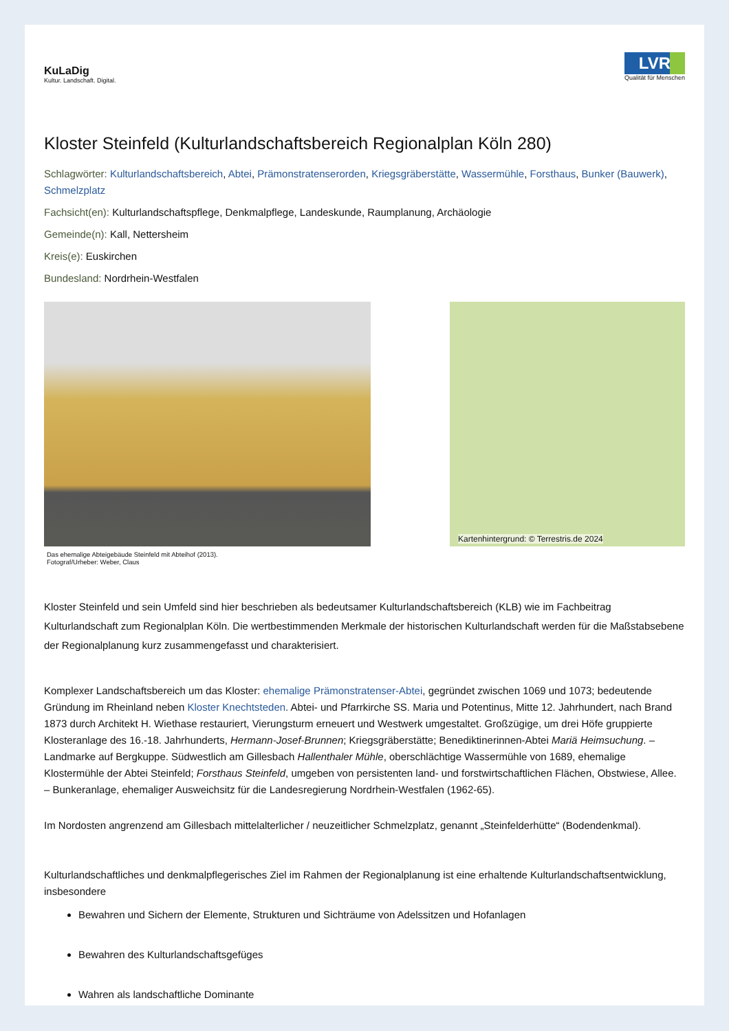KuLaDig
Kultur. Landschaft. Digital.
LVR
Qualität für Menschen
Kloster Steinfeld (Kulturlandschaftsbereich Regionalplan Köln 280)
Schlagwörter: Kulturlandschaftsbereich, Abtei, Prämonstratenserorden, Kriegsgräberstätte, Wassermühle, Forsthaus, Bunker (Bauwerk), Schmelzplatz
Fachsicht(en): Kulturlandschaftspflege, Denkmalpflege, Landeskunde, Raumplanung, Archäologie
Gemeinde(n): Kall, Nettersheim
Kreis(e): Euskirchen
Bundesland: Nordrhein-Westfalen
Das ehemalige Abteigebäude Steinfeld mit Abteihof (2013).
Fotograf/Urheber: Weber, Claus
Kartenhintergrund: © Terrestris.de 2024
Kloster Steinfeld und sein Umfeld sind hier beschrieben als bedeutsamer Kulturlandschaftsbereich (KLB) wie im Fachbeitrag Kulturlandschaft zum Regionalplan Köln. Die wertbestimmenden Merkmale der historischen Kulturlandschaft werden für die Maßstabsebene der Regionalplanung kurz zusammengefasst und charakterisiert.
Komplexer Landschaftsbereich um das Kloster: ehemalige Prämonstratenser-Abtei, gegründet zwischen 1069 und 1073; bedeutende Gründung im Rheinland neben Kloster Knechtsteden. Abtei- und Pfarrkirche SS. Maria und Potentinus, Mitte 12. Jahrhundert, nach Brand 1873 durch Architekt H. Wiethase restauriert, Vierungsturm erneuert und Westwerk umgestaltet. Großzügige, um drei Höfe gruppierte Klosteranlage des 16.-18. Jahrhunderts, Hermann-Josef-Brunnen; Kriegsgräberstätte; Benediktinerinnen-Abtei Mariä Heimsuchung. – Landmarke auf Bergkuppe. Südwestlich am Gillesbach Hallenthaler Mühle, oberschlächtige Wassermühle von 1689, ehemalige Klostermühle der Abtei Steinfeld; Forsthaus Steinfeld, umgeben von persistenten land- und forstwirtschaftlichen Flächen, Obstwiese, Allee. – Bunkeranlage, ehemaliger Ausweichsitz für die Landesregierung Nordrhein-Westfalen (1962-65).
Im Nordosten angrenzend am Gillesbach mittelalterlicher / neuzeitlicher Schmelzplatz, genannt „Steinfelderhütte“ (Bodendenkmal).
Kulturlandschaftliches und denkmalpflegerisches Ziel im Rahmen der Regionalplanung ist eine erhaltende Kulturlandschaftsentwicklung, insbesondere
Bewahren und Sichern der Elemente, Strukturen und Sichträume von Adelssitzen und Hofanlagen
Bewahren des Kulturlandschaftsgefüges
Wahren als landschaftliche Dominante